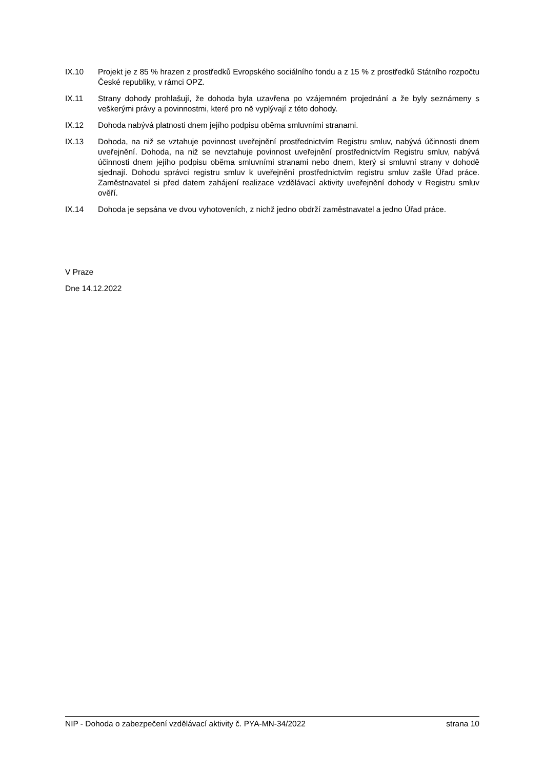IX.10 Projekt je z 85 % hrazen z prostředků Evropského sociálního fondu a z 15 % z prostředků Státního rozpočtu České republiky, v rámci OPZ.
IX.11 Strany dohody prohlašují, že dohoda byla uzavřena po vzájemném projednání a že byly seznámeny s veškerými právy a povinnostmi, které pro ně vyplývají z této dohody.
IX.12 Dohoda nabývá platnosti dnem jejího podpisu oběma smluvními stranami.
IX.13 Dohoda, na niž se vztahuje povinnost uveřejnění prostřednictvím Registru smluv, nabývá účinnosti dnem uveřejnění. Dohoda, na niž se nevztahuje povinnost uveřejnění prostřednictvím Registru smluv, nabývá účinnosti dnem jejího podpisu oběma smluvními stranami nebo dnem, který si smluvní strany v dohodě sjednají. Dohodu správci registru smluv k uveřejnění prostřednictvím registru smluv zašle Úřad práce. Zaměstnavatel si před datem zahájení realizace vzdělávací aktivity uveřejnění dohody v Registru smluv ověří.
IX.14 Dohoda je sepsána ve dvou vyhotoveních, z nichž jedno obdrží zaměstnavatel a jedno Úřad práce.
V Praze
Dne 14.12.2022
NIP - Dohoda o zabezpečení vzdělávací aktivity č. PYA-MN-34/2022 strana 10